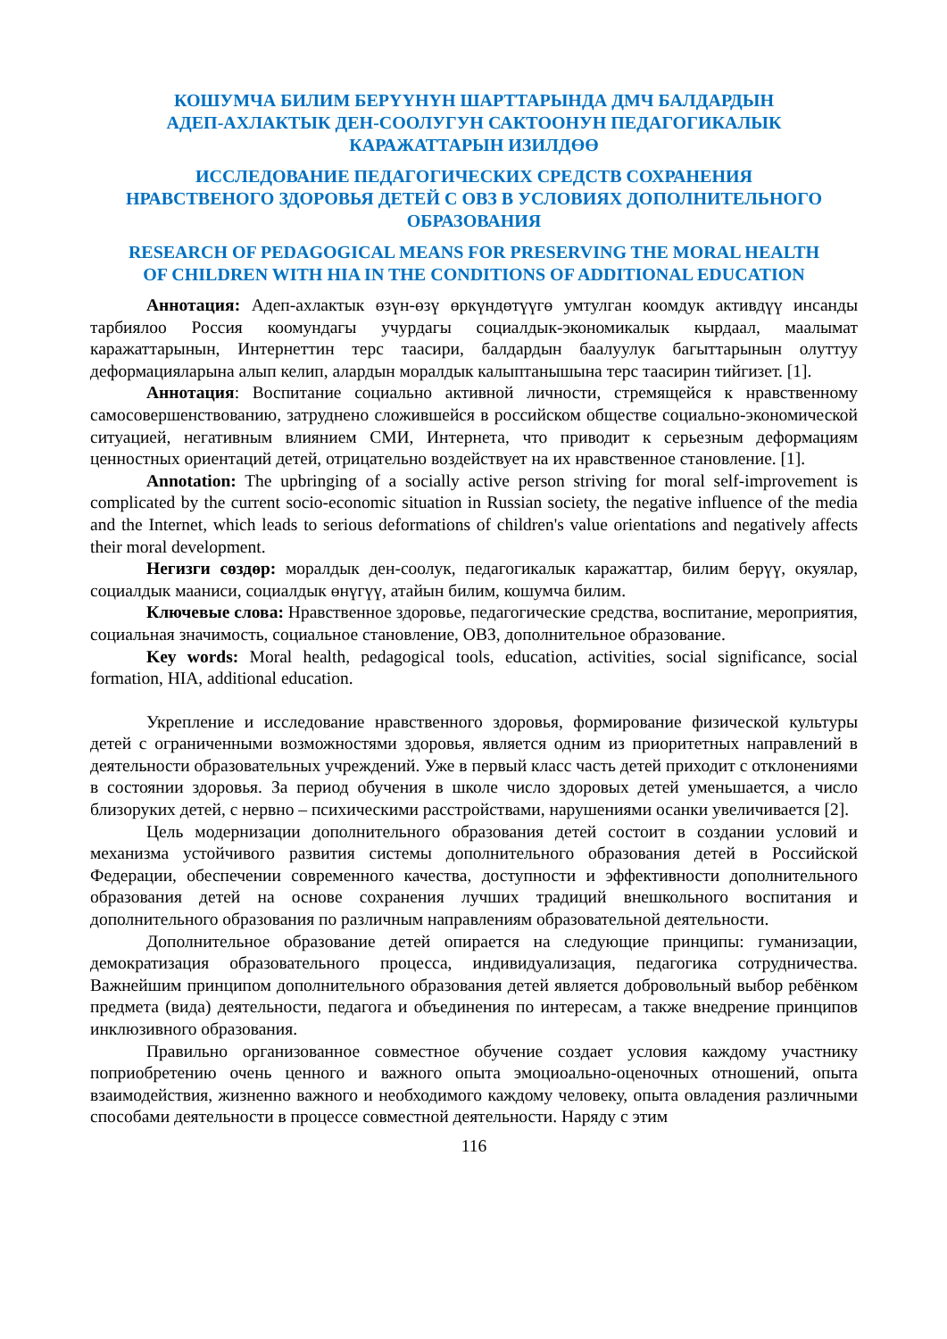КОШУМЧА БИЛИМ БЕРҮҮНҮН ШАРТТАРЫНДА ДМЧ БАЛДАРДЫН
АДЕП-АХЛАКТЫК ДЕН-СООЛУГУН САКТООНУН ПЕДАГОГИКАЛЫК
КАРАЖАТТАРЫН ИЗИЛДӨӨ
ИССЛЕДОВАНИЕ ПЕДАГОГИЧЕСКИХ СРЕДСТВ СОХРАНЕНИЯ
НРАВСТВЕНОГО ЗДОРОВЬЯ ДЕТЕЙ С ОВЗ В УСЛОВИЯХ ДОПОЛНИТЕЛЬНОГО
ОБРАЗОВАНИЯ
RESEARCH OF PEDAGOGICAL MEANS FOR PRESERVING THE MORAL HEALTH
OF CHILDREN WITH HIA IN THE CONDITIONS OF ADDITIONAL EDUCATION
Аннотация: Адеп-ахлактык өзүн-өзү өркүндөтүүгө умтулган коомдук активдүү инсанды тарбиялоо Россия коомундагы учурдагы социалдык-экономикалык кырдаал, маалымат каражаттарынын, Интернеттин терс таасири, балдардын баалуулук багыттарынын олуттуу деформацияларына алып келип, алардын моралдык калыптанышына терс таасирин тийгизет. [1].
Аннотация: Воспитание социально активной личности, стремящейся к нравственному самосовершенствованию, затруднено сложившейся в российском обществе социально-экономической ситуацией, негативным влиянием СМИ, Интернета, что приводит к серьезным деформациям ценностных ориентаций детей, отрицательно воздействует на их нравственное становление. [1].
Annotation: The upbringing of a socially active person striving for moral self-improvement is complicated by the current socio-economic situation in Russian society, the negative influence of the media and the Internet, which leads to serious deformations of children's value orientations and negatively affects their moral development.
Негизги сөздөр: моралдык ден-соолук, педагогикалык каражаттар, билим берүү, окуялар, социалдык мааниси, социалдык өнүгүү, атайын билим, кошумча билим.
Ключевые слова: Нравственное здоровье, педагогические средства, воспитание, мероприятия, социальная значимость, социальное становление, ОВЗ, дополнительное образование.
Key words: Moral health, pedagogical tools, education, activities, social significance, social formation, HIA, additional education.
Укрепление и исследование нравственного здоровья, формирование физической культуры детей с ограниченными возможностями здоровья, является одним из приоритетных направлений в деятельности образовательных учреждений. Уже в первый класс часть детей приходит с отклонениями в состоянии здоровья. За период обучения в школе число здоровых детей уменьшается, а число близоруких детей, с нервно – психическими расстройствами, нарушениями осанки увеличивается [2].
Цель модернизации дополнительного образования детей состоит в создании условий и механизма устойчивого развития системы дополнительного образования детей в Российской Федерации, обеспечении современного качества, доступности и эффективности дополнительного образования детей на основе сохранения лучших традиций внешкольного воспитания и дополнительного образования по различным направлениям образовательной деятельности.
Дополнительное образование детей опирается на следующие принципы: гуманизации, демократизация образовательного процесса, индивидуализация, педагогика сотрудничества. Важнейшим принципом дополнительного образования детей является добровольный выбор ребёнком предмета (вида) деятельности, педагога и объединения по интересам, а также внедрение принципов инклюзивного образования.
Правильно организованное совместное обучение создает условия каждому участнику поприобретению очень ценного и важного опыта эмоциоально-оценочных отношений, опыта взаимодействия, жизненно важного и необходимого каждому человеку, опыта овладения различными способами деятельности в процессе совместной деятельности. Наряду с этим
116